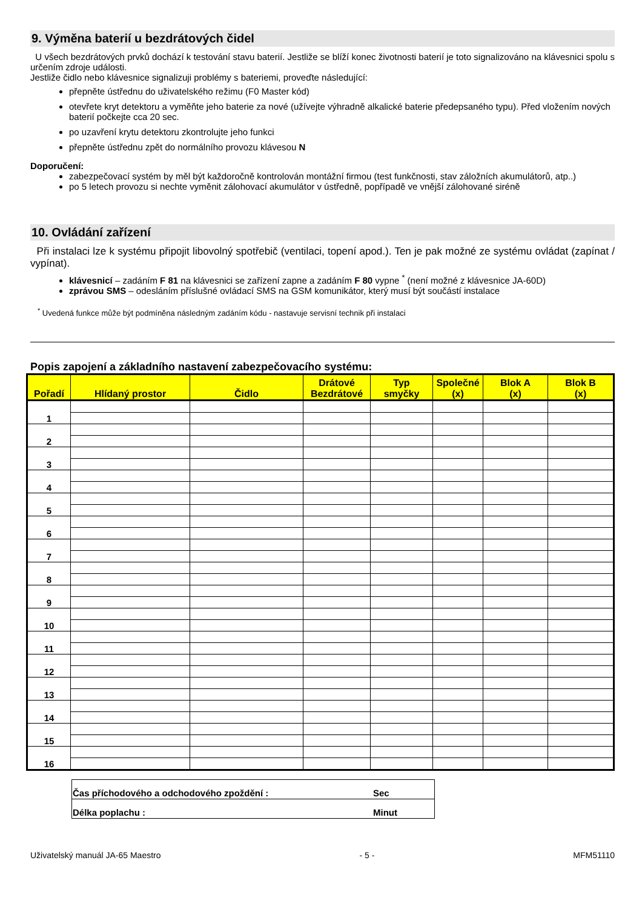9. Výměna baterií u bezdrátových čidel
U všech bezdrátových prvků dochází k testování stavu baterií. Jestliže se blíží konec životnosti baterií je toto signalizováno na klávesnici spolu s určením zdroje události.
Jestliže čidlo nebo klávesnice signalizuji problémy s bateriemi, proveďte následující:
přepněte ústřednu do uživatelského režimu (F0 Master kód)
otevřete kryt detektoru a vyměňte jeho baterie za nové (užívejte výhradně alkalické baterie předepsaného typu). Před vložením nových baterií počkejte cca 20 sec.
po uzavření krytu detektoru zkontrolujte jeho funkci
přepněte ústřednu zpět do normálního provozu klávesou N
Doporučení:
zabezpečovací systém by měl být každoročně kontrolován montážní firmou (test funkčnosti, stav záložních akumulátorů, atp..)
po 5 letech provozu si nechte vyměnit zálohovací akumulátor v ústředně, popřípadě ve vnější zálohované siréně
10. Ovládání zařízení
Při instalaci lze k systému připojit libovolný spotřebič (ventilaci, topení apod.). Ten je pak možné ze systému ovládat (zapínat / vypínat).
klávesnicí – zadáním F 81 na klávesnici se zařízení zapne a zadáním F 80 vypne <sup>*</sup> (není možné z klávesnice JA-60D)
zprávou SMS – odesláním příslušné ovládací SMS na GSM komunikátor, který musí být součástí instalace
<sup>*</sup> Uvedená funkce může být podmíněna následným zadáním kódu - nastavuje servisní technik při instalaci
Popis zapojení a základního nastavení zabezpečovacího systému:
| Pořadí | Hlídaný prostor | Čidlo | Drátové Bezdrátové | Typ smyčky | Společné (x) | Blok A (x) | Blok B (x) |
| --- | --- | --- | --- | --- | --- | --- | --- |
| 1 | | | | | | | |
| 2 | | | | | | | |
| 3 | | | | | | | |
| 4 | | | | | | | |
| 5 | | | | | | | |
| 6 | | | | | | | |
| 7 | | | | | | | |
| 8 | | | | | | | |
| 9 | | | | | | | |
| 10 | | | | | | | |
| 11 | | | | | | | |
| 12 | | | | | | | |
| 13 | | | | | | | |
| 14 | | | | | | | |
| 15 | | | | | | | |
| 16 | | | | | | | |
| Čas příchodového a odchodového zpoždění : | Sec |
| Délka poplachu : | Minut |
Uživatelský manuál JA-65 Maestro - 5 - MFM51110